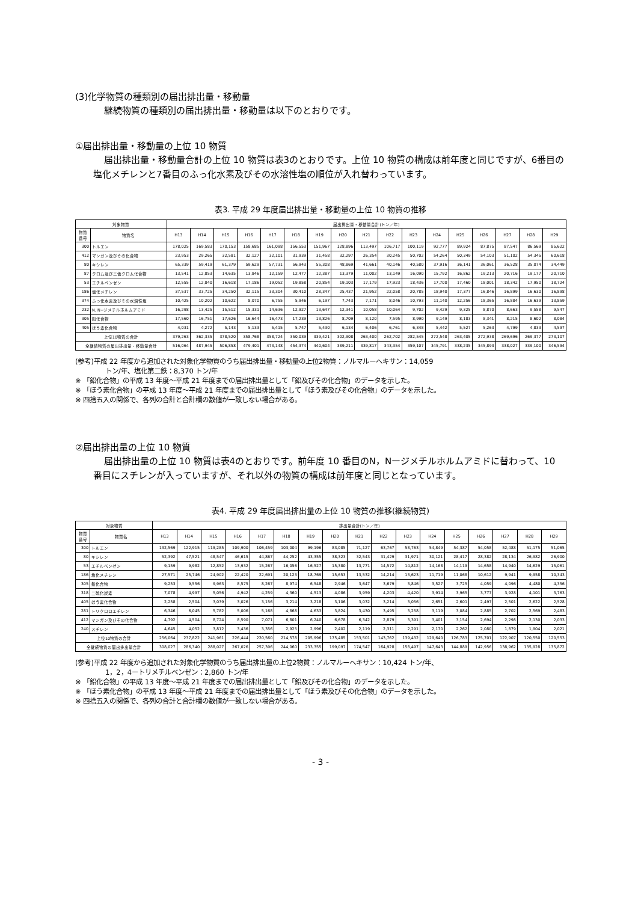(3)化学物質の種類別の届出排出量・移動量
継続物質の種類別の届出排出量・移動量は以下のとおりです。
①届出排出量・移動量の上位 10 物質
届出排出量・移動量合計の上位 10 物質は表3のとおりです。上位 10 物質の構成は前年度と同じですが、6番目の塩化メチレンと7番目のふっ化水素及びその水溶性塩の順位が入れ替わっています。
表3. 平成 29 年度届出排出量・移動量の上位 10 物質の推移
| 対象物質 | | 届出排出量・移動量合計(トン／年) | | | | | | | | | | | | | | | | |
| --- | --- | --- | --- | --- | --- | --- | --- | --- | --- | --- | --- | --- | --- | --- | --- | --- | --- | --- |
| 物質 番号 | 物質名 | H13 | H14 | H15 | H16 | H17 | H18 | H19 | H20 | H21 | H22 | H23 | H24 | H25 | H26 | H27 | H28 | H29 |
| 300 | トルエン | 178,025 | 169,583 | 170,153 | 158,685 | 161,098 | 156,553 | 151,967 | 128,896 | 113,497 | 106,717 | 100,119 | 92,777 | 89,924 | 87,875 | 87,547 | 86,569 | 85,622 |
| 412 | マンガン及びその化合物 | 23,953 | 29,265 | 32,581 | 32,127 | 32,101 | 31,939 | 31,458 | 32,297 | 26,354 | 30,245 | 50,702 | 54,264 | 50,349 | 54,103 | 51,102 | 54,345 | 60,618 |
| 80 | キシレン | 65,339 | 59,419 | 61,379 | 59,629 | 57,731 | 56,943 | 55,308 | 48,869 | 41,661 | 40,146 | 40,580 | 37,916 | 36,141 | 36,061 | 36,528 | 35,074 | 34,449 |
| 87 | クロム及び三価クロム化合物 | 13,541 | 12,853 | 14,635 | 13,846 | 12,159 | 12,477 | 12,387 | 13,379 | 11,002 | 13,149 | 16,090 | 15,792 | 16,862 | 19,213 | 20,716 | 19,177 | 20,710 |
| 53 | エチルベンゼン | 12,555 | 12,840 | 16,618 | 17,186 | 19,052 | 19,858 | 20,854 | 19,103 | 17,179 | 17,923 | 18,436 | 17,700 | 17,460 | 18,001 | 18,342 | 17,950 | 18,724 |
| 186 | 塩化メチレン | 37,537 | 33,725 | 34,250 | 32,115 | 33,304 | 30,410 | 28,347 | 25,437 | 21,952 | 22,058 | 20,785 | 18,940 | 17,377 | 16,846 | 16,899 | 16,630 | 16,898 |
| 374 | ふっ化水素及びその水溶性塩 | 10,425 | 10,202 | 10,622 | 8,070 | 6,755 | 5,946 | 6,197 | 7,743 | 7,171 | 8,046 | 10,793 | 11,140 | 12,256 | 18,365 | 16,884 | 16,639 | 13,859 |
| 232 | N, N−ジメチルホルムアミド | 16,298 | 13,425 | 15,512 | 15,331 | 14,636 | 12,927 | 13,647 | 12,341 | 10,058 | 10,064 | 9,702 | 9,429 | 9,325 | 8,870 | 8,663 | 9,558 | 9,547 |
| 305 | 鉛化合物 | 17,560 | 16,751 | 17,626 | 16,644 | 16,473 | 17,239 | 13,826 | 8,709 | 8,120 | 7,595 | 8,990 | 9,149 | 8,183 | 8,341 | 8,215 | 8,602 | 8,084 |
| 405 | ほう素化合物 | 4,031 | 4,272 | 5,143 | 5,133 | 5,415 | 5,747 | 5,430 | 6,134 | 6,406 | 6,761 | 6,348 | 5,442 | 5,527 | 5,263 | 4,799 | 4,833 | 4,597 |
| 上位10物質の合計 | | 379,263 | 362,335 | 378,520 | 358,768 | 358,724 | 350,039 | 339,421 | 302,908 | 263,400 | 262,702 | 282,545 | 272,548 | 263,405 | 272,938 | 269,696 | 269,377 | 273,107 |
| 全継続物質の届出排出量・移動量合計 | | 516,064 | 487,945 | 506,858 | 479,401 | 473,148 | 454,374 | 440,604 | 389,211 | 339,817 | 343,354 | 359,107 | 345,791 | 338,235 | 345,893 | 338,027 | 339,100 | 346,594 |
(参考)平成 22 年度から追加された対象化学物質のうち届出排出量・移動量の上位2物質：ノルマルーヘキサン：14,059
トン/年、塩化第二鉄：8,370 トン/年
※ 「鉛化合物」の平成 13 年度～平成 21 年度までの届出排出量として「鉛及びその化合物」のデータを示した。
※ 「ほう素化合物」の平成 13 年度～平成 21 年度までの届出排出量として「ほう素及びその化合物」のデータを示した。
※ 四捨五入の関係で、各列の合計と合計欄の数値が一致しない場合がある。
②届出排出量の上位 10 物質
届出排出量の上位 10 物質は表4のとおりです。前年度 10 番目のN，Nージメチルホルムアミドに替わって、10 番目にスチレンが入っていますが、それ以外の物質の構成は前年度と同じとなっています。
表4. 平成 29 年度届出排出量の上位 10 物質の推移(継続物質)
| 対象物質 | | 排出量合計(トン／年) | | | | | | | | | | | | | | | | |
| --- | --- | --- | --- | --- | --- | --- | --- | --- | --- | --- | --- | --- | --- | --- | --- | --- | --- | --- |
| 物質 番号 | 物質名 | H13 | H14 | H15 | H16 | H17 | H18 | H19 | H20 | H21 | H22 | H23 | H24 | H25 | H26 | H27 | H28 | H29 |
| 300 | トルエン | 132,569 | 122,915 | 119,285 | 109,900 | 106,459 | 103,004 | 99,196 | 83,085 | 71,127 | 63,767 | 58,763 | 54,849 | 54,387 | 54,058 | 52,488 | 51,175 | 51,065 |
| 80 | キシレン | 52,392 | 47,521 | 48,547 | 46,615 | 44,867 | 44,252 | 43,355 | 38,323 | 32,543 | 31,429 | 31,971 | 30,121 | 28,417 | 28,382 | 28,134 | 26,982 | 26,900 |
| 53 | エチルベンゼン | 9,159 | 9,982 | 12,852 | 13,932 | 15,267 | 16,056 | 16,527 | 15,380 | 13,771 | 14,572 | 14,812 | 14,168 | 14,119 | 14,658 | 14,940 | 14,629 | 15,061 |
| 186 | 塩化メチレン | 27,571 | 25,746 | 24,902 | 22,420 | 22,691 | 20,123 | 18,769 | 15,653 | 13,532 | 14,214 | 13,623 | 11,719 | 11,068 | 10,612 | 9,941 | 9,958 | 10,343 |
| 305 | 鉛化合物 | 9,253 | 9,556 | 9,963 | 8,575 | 8,267 | 8,974 | 6,548 | 2,946 | 3,647 | 3,679 | 3,846 | 3,527 | 3,725 | 4,059 | 4,096 | 4,480 | 4,356 |
| 318 | 二硫化炭素 | 7,078 | 4,997 | 5,056 | 4,942 | 4,259 | 4,360 | 4,513 | 4,086 | 3,959 | 4,203 | 4,420 | 3,914 | 3,965 | 3,777 | 3,928 | 4,101 | 3,763 |
| 405 | ほう素化合物 | 2,258 | 2,504 | 3,039 | 3,026 | 3,156 | 3,214 | 3,218 | 3,106 | 3,032 | 3,214 | 3,056 | 2,651 | 2,601 | 2,497 | 2,501 | 2,622 | 2,528 |
| 281 | トリクロロエチレン | 6,346 | 6,045 | 5,782 | 5,006 | 5,168 | 4,868 | 4,633 | 3,824 | 3,430 | 3,495 | 3,258 | 3,119 | 3,084 | 2,885 | 2,702 | 2,569 | 2,483 |
| 412 | マンガン及びその化合物 | 4,792 | 4,504 | 8,724 | 8,590 | 7,071 | 6,801 | 6,240 | 6,678 | 6,342 | 2,879 | 3,391 | 3,401 | 3,154 | 2,694 | 2,298 | 2,130 | 2,033 |
| 240 | スチレン | 4,645 | 4,052 | 3,812 | 3,436 | 3,356 | 2,925 | 2,996 | 2,402 | 2,119 | 2,311 | 2,291 | 2,170 | 2,262 | 2,080 | 1,879 | 1,904 | 2,021 |
| 上位10物質の合計 | | 256,064 | 237,822 | 241,961 | 226,444 | 220,560 | 214,578 | 205,996 | 175,485 | 153,501 | 143,762 | 139,432 | 129,640 | 126,783 | 125,701 | 122,907 | 120,550 | 120,553 |
| 全継続物質の届出排出量合計 | | 308,027 | 286,340 | 288,027 | 267,026 | 257,396 | 244,060 | 233,355 | 199,097 | 174,547 | 164,928 | 158,497 | 147,643 | 144,889 | 142,956 | 138,962 | 135,928 | 135,872 |
(参考)平成 22 年度から追加された対象化学物質のうち届出排出量の上位2物質：ノルマルーヘキサン：10,424 トン/年、
1，2，4ートリメチルベンゼン：2,860 トン/年
※ 「鉛化合物」の平成 13 年度～平成 21 年度までの届出排出量として「鉛及びその化合物」のデータを示した。
※ 「ほう素化合物」の平成 13 年度～平成 21 年度までの届出排出量として「ほう素及びその化合物」のデータを示した。
※ 四捨五入の関係で、各列の合計と合計欄の数値が一致しない場合がある。
- 3 -